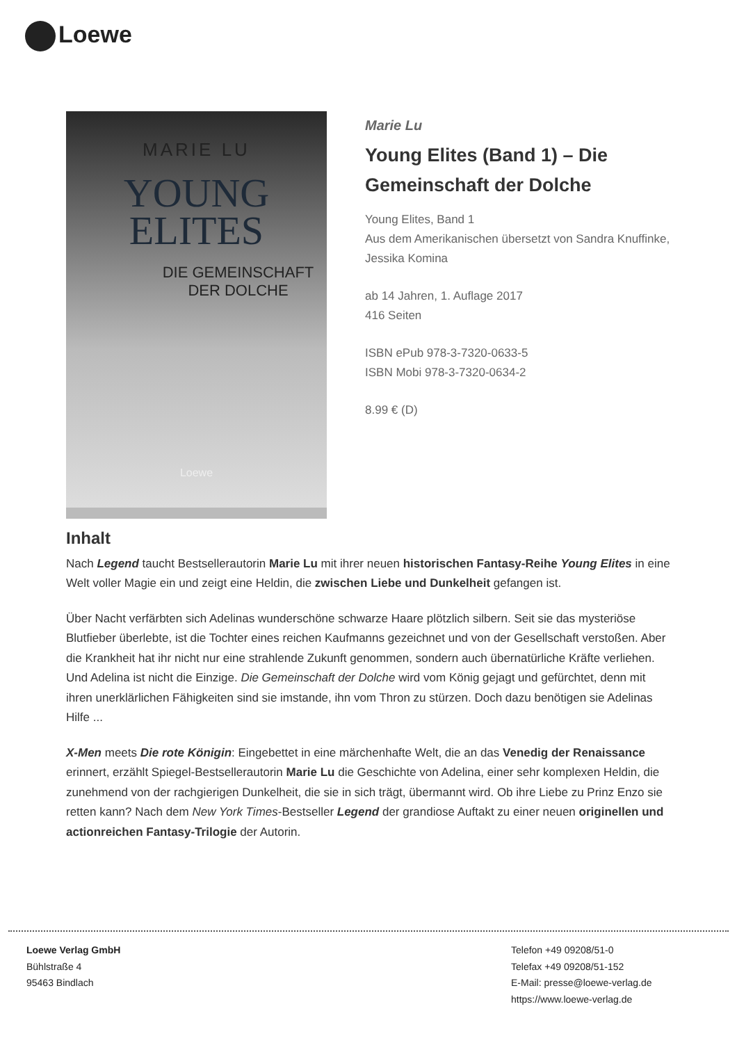Loewe
MARIE LU
YOUNG
ELITES
DIE GEMEINSCHAFT
DER DOLCHE
Loewe
Marie Lu
Young Elites (Band 1) – Die Gemeinschaft der Dolche
Young Elites, Band 1
Aus dem Amerikanischen übersetzt von Sandra Knuffinke, Jessika Komina
ab 14 Jahren, 1. Auflage 2017
416 Seiten
ISBN ePub 978-3-7320-0633-5
ISBN Mobi 978-3-7320-0634-2
8.99 € (D)
Inhalt
Nach Legend taucht Bestsellerautorin Marie Lu mit ihrer neuen historischen Fantasy-Reihe Young Elites in eine Welt voller Magie ein und zeigt eine Heldin, die zwischen Liebe und Dunkelheit gefangen ist.
Über Nacht verfärbten sich Adelinas wunderschöne schwarze Haare plötzlich silbern. Seit sie das mysteriöse Blutfieber überlebte, ist die Tochter eines reichen Kaufmanns gezeichnet und von der Gesellschaft verstoßen. Aber die Krankheit hat ihr nicht nur eine strahlende Zukunft genommen, sondern auch übernatürliche Kräfte verliehen. Und Adelina ist nicht die Einzige. Die Gemeinschaft der Dolche wird vom König gejagt und gefürchtet, denn mit ihren unerklärlichen Fähigkeiten sind sie imstande, ihn vom Thron zu stürzen. Doch dazu benötigen sie Adelinas Hilfe ...
X-Men meets Die rote Königin: Eingebettet in eine märchenhafte Welt, die an das Venedig der Renaissance erinnert, erzählt Spiegel-Bestsellerautorin Marie Lu die Geschichte von Adelina, einer sehr komplexen Heldin, die zunehmend von der rachgierigen Dunkelheit, die sie in sich trägt, übermannt wird. Ob ihre Liebe zu Prinz Enzo sie retten kann? Nach dem New York Times-Bestseller Legend der grandiose Auftakt zu einer neuen originellen und actionreichen Fantasy-Trilogie der Autorin.
Loewe Verlag GmbH
Bühlstraße 4
95463 Bindlach
Telefon +49 09208/51-0
Telefax +49 09208/51-152
E-Mail: presse@loewe-verlag.de
https://www.loewe-verlag.de